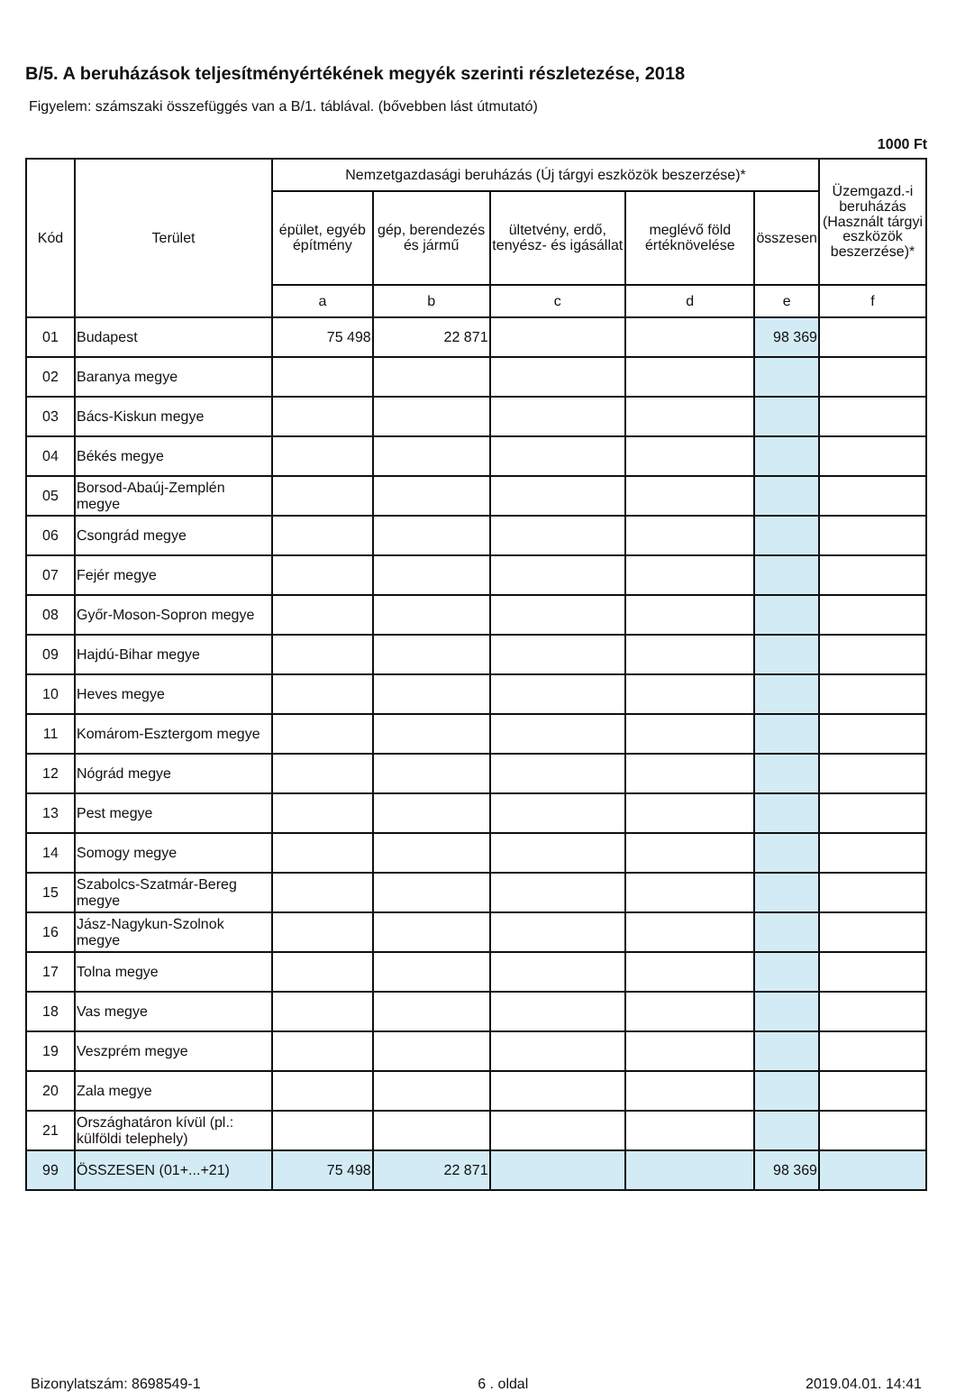B/5. A beruházások teljesítményértékének megyék szerinti részletezése, 2018
Figyelem: számszaki összefüggés van a B/1. táblával. (bővebben lást útmutató)
1000 Ft
| Kód | Terület | Nemzetgazdasági beruházás (Új tárgyi eszközök beszerzése)* | | | | | Üzemgazd.-i beruházás (Használt tárgyi eszközök beszerzése)* |
| --- | --- | --- | --- | --- | --- | --- | --- |
| | | épület, egyéb építmény | gép, berendezés és jármű | ültetvény, erdő, tenyész- és igásállat | meglévő föld értéknövelése | összesen | |
| | | a | b | c | d | e | f |
| 01 | Budapest | 75 498 | 22 871 | | | 98 369 | |
| 02 | Baranya megye | | | | | | |
| 03 | Bács-Kiskun megye | | | | | | |
| 04 | Békés megye | | | | | | |
| 05 | Borsod-Abaúj-Zemplén megye | | | | | | |
| 06 | Csongrád megye | | | | | | |
| 07 | Fejér megye | | | | | | |
| 08 | Győr-Moson-Sopron megye | | | | | | |
| 09 | Hajdú-Bihar megye | | | | | | |
| 10 | Heves megye | | | | | | |
| 11 | Komárom-Esztergom megye | | | | | | |
| 12 | Nógrád megye | | | | | | |
| 13 | Pest megye | | | | | | |
| 14 | Somogy megye | | | | | | |
| 15 | Szabolcs-Szatmár-Bereg megye | | | | | | |
| 16 | Jász-Nagykun-Szolnok megye | | | | | | |
| 17 | Tolna megye | | | | | | |
| 18 | Vas megye | | | | | | |
| 19 | Veszprém megye | | | | | | |
| 20 | Zala megye | | | | | | |
| 21 | Országhatáron kívül (pl.: külföldi telephely) | | | | | | |
| 99 | ÖSSZESEN (01+...+21) | 75 498 | 22 871 | | | 98 369 | |
Bizonylatszám: 8698549-1 6 . oldal 2019.04.01. 14:41